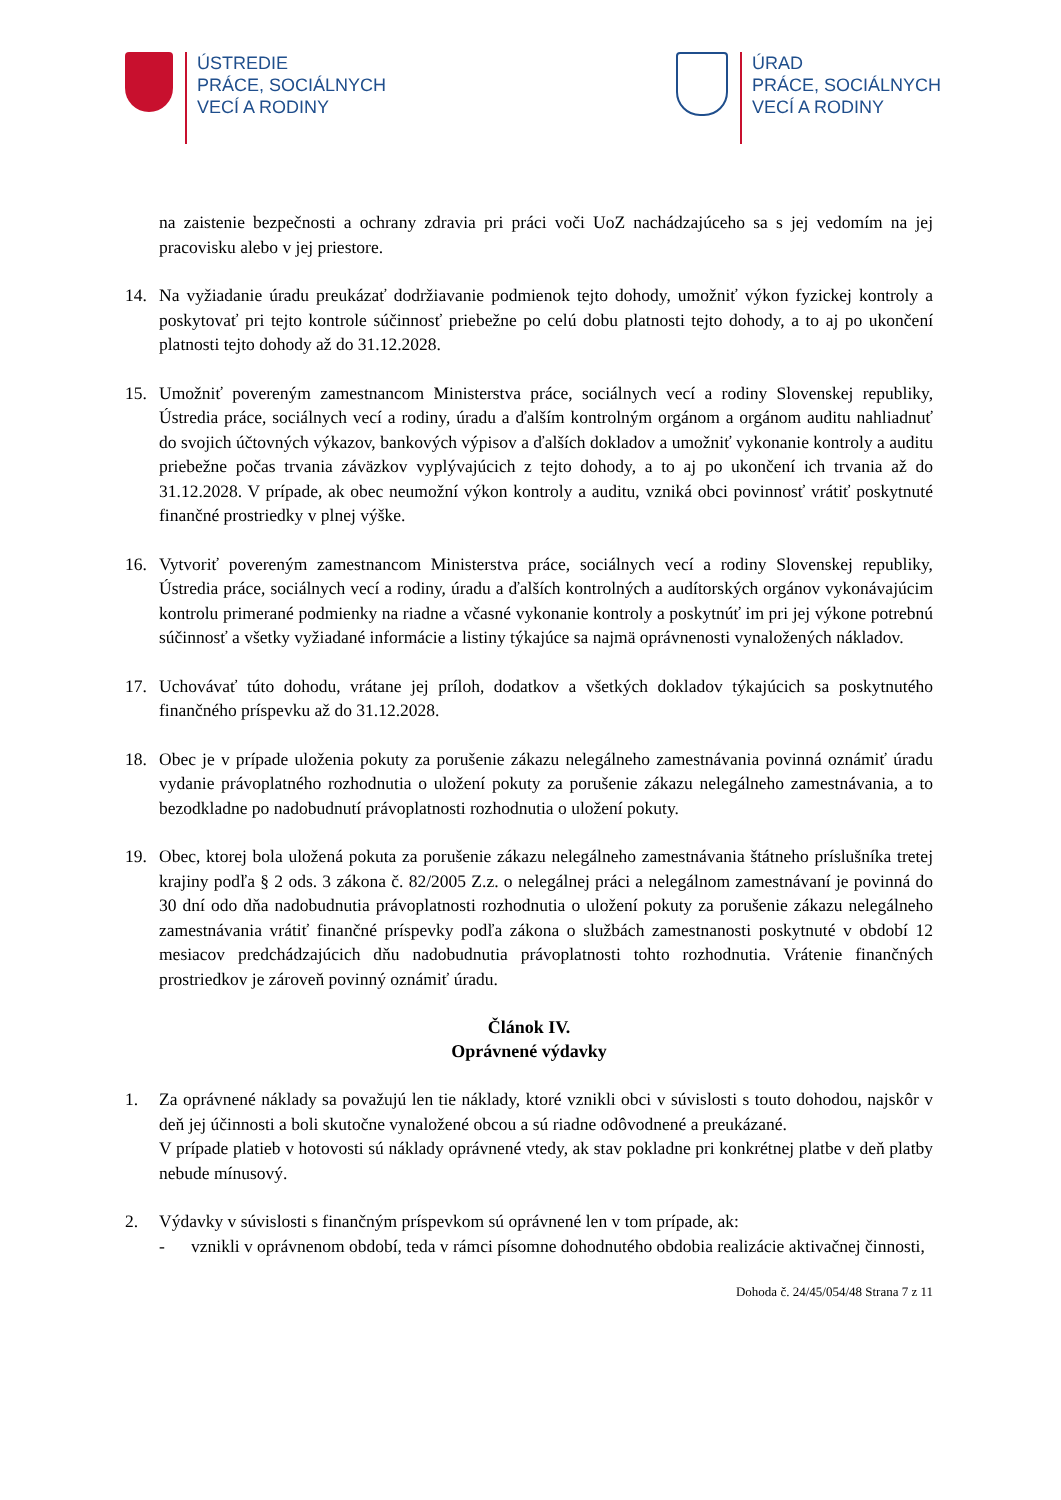ÚSTREDIE
PRÁCE, SOCIÁLNYCH
VECÍ A RODINY
ÚRAD
PRÁCE, SOCIÁLNYCH
VECÍ A RODINY
na zaistenie bezpečnosti a ochrany zdravia pri práci voči UoZ nachádzajúceho sa s jej vedomím na jej pracovisku alebo v jej priestore.
14. Na vyžiadanie úradu preukázať dodržiavanie podmienok tejto dohody, umožniť výkon fyzickej kontroly a poskytovať pri tejto kontrole súčinnosť priebežne po celú dobu platnosti tejto dohody, a to aj po ukončení platnosti tejto dohody až do 31.12.2028.
15. Umožniť povereným zamestnancom Ministerstva práce, sociálnych vecí a rodiny Slovenskej republiky, Ústredia práce, sociálnych vecí a rodiny, úradu a ďalším kontrolným orgánom a orgánom auditu nahliadnuť do svojich účtovných výkazov, bankových výpisov a ďalších dokladov a umožniť vykonanie kontroly a auditu priebežne počas trvania záväzkov vyplývajúcich z tejto dohody, a to aj po ukončení ich trvania až do 31.12.2028. V prípade, ak obec neumožní výkon kontroly a auditu, vzniká obci povinnosť vrátiť poskytnuté finančné prostriedky v plnej výške.
16. Vytvoriť povereným zamestnancom Ministerstva práce, sociálnych vecí a rodiny Slovenskej republiky, Ústredia práce, sociálnych vecí a rodiny, úradu a ďalších kontrolných a audítorských orgánov vykonávajúcim kontrolu primerané podmienky na riadne a včasné vykonanie kontroly a poskytnúť im pri jej výkone potrebnú súčinnosť a všetky vyžiadané informácie a listiny týkajúce sa najmä oprávnenosti vynaložených nákladov.
17. Uchovávať túto dohodu, vrátane jej príloh, dodatkov a všetkých dokladov týkajúcich sa poskytnutého finančného príspevku až do 31.12.2028.
18. Obec je v prípade uloženia pokuty za porušenie zákazu nelegálneho zamestnávania povinná oznámiť úradu vydanie právoplatného rozhodnutia o uložení pokuty za porušenie zákazu nelegálneho zamestnávania, a to bezodkladne po nadobudnutí právoplatnosti rozhodnutia o uložení pokuty.
19. Obec, ktorej bola uložená pokuta za porušenie zákazu nelegálneho zamestnávania štátneho príslušníka tretej krajiny podľa § 2 ods. 3 zákona č. 82/2005 Z.z. o nelegálnej práci a nelegálnom zamestnávaní je povinná do 30 dní odo dňa nadobudnutia právoplatnosti rozhodnutia o uložení pokuty za porušenie zákazu nelegálneho zamestnávania vrátiť finančné príspevky podľa zákona o službách zamestnanosti poskytnuté v období 12 mesiacov predchádzajúcich dňu nadobudnutia právoplatnosti tohto rozhodnutia. Vrátenie finančných prostriedkov je zároveň povinný oznámiť úradu.
Článok IV.
Oprávnené výdavky
1. Za oprávnené náklady sa považujú len tie náklady, ktoré vznikli obci v súvislosti s touto dohodou, najskôr v deň jej účinnosti a boli skutočne vynaložené obcou a sú riadne odôvodnené a preukázané.
V prípade platieb v hotovosti sú náklady oprávnené vtedy, ak stav pokladne pri konkrétnej platbe v deň platby nebude mínusový.
2. Výdavky v súvislosti s finančným príspevkom sú oprávnené len v tom prípade, ak:
- vznikli v oprávnenom období, teda v rámci písomne dohodnutého obdobia realizácie aktivačnej činnosti,
Dohoda č. 24/45/054/48 Strana 7 z 11